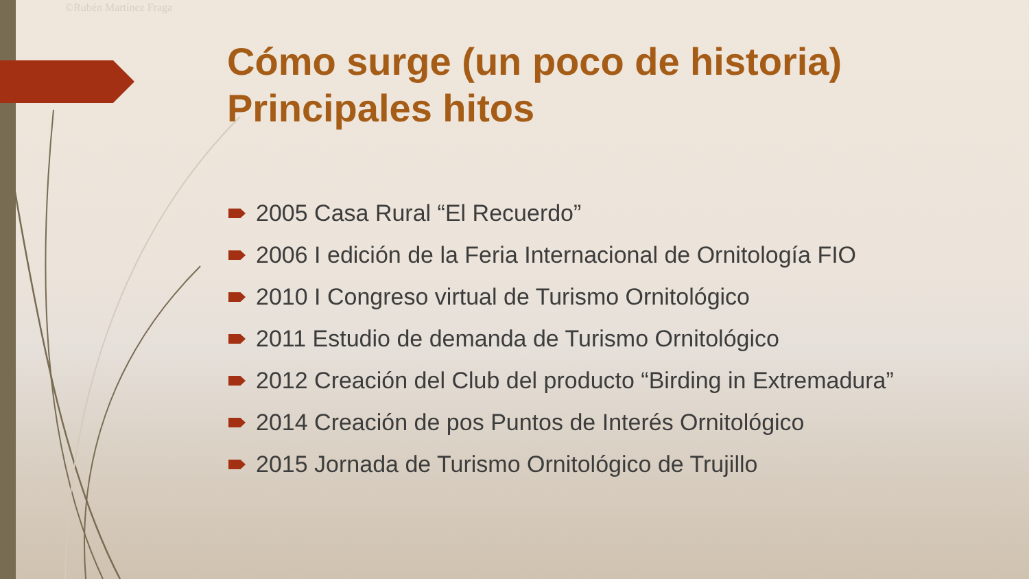©Rubén Martínez Fraga
Cómo surge (un poco de historia)
Principales hitos
2005 Casa Rural “El Recuerdo”
2006 I edición de la Feria Internacional de Ornitología FIO
2010 I Congreso virtual de Turismo Ornitológico
2011 Estudio de demanda de Turismo Ornitológico
2012 Creación del Club del producto “Birding in Extremadura”
2014 Creación de pos Puntos de Interés Ornitológico
2015 Jornada de Turismo Ornitológico de Trujillo